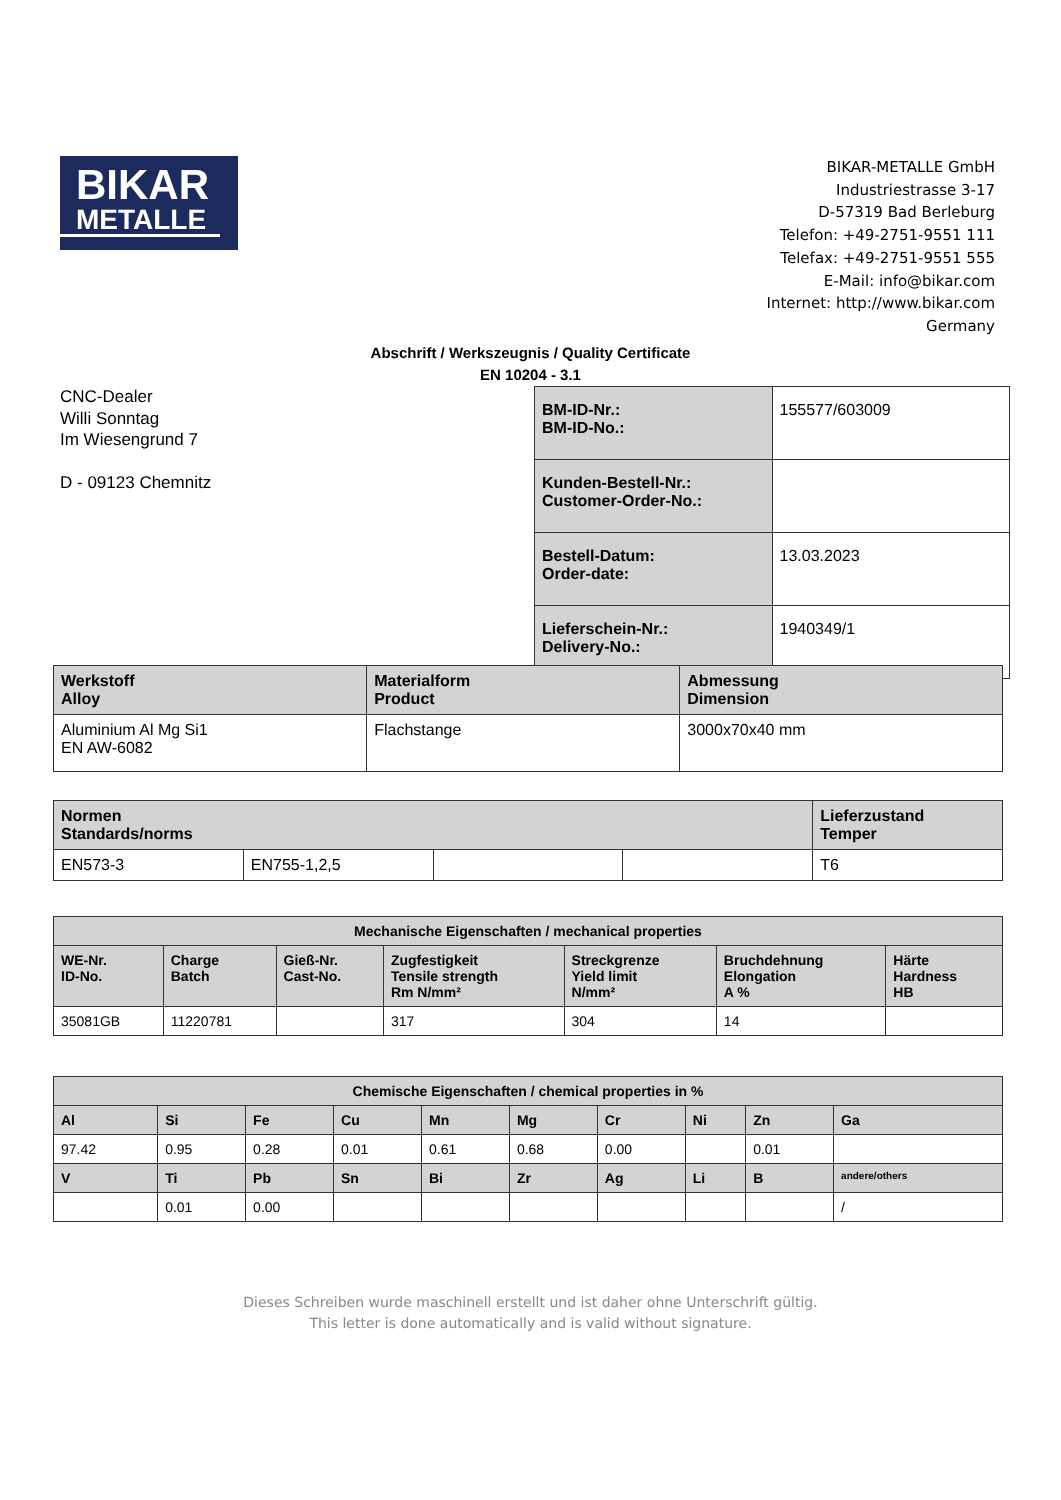BIKAR
METALLE
BIKAR-METALLE GmbH
Industriestrasse 3-17
D-57319 Bad Berleburg
Telefon: +49-2751-9551 111
Telefax: +49-2751-9551 555
E-Mail: info@bikar.com
Internet: http://www.bikar.com
Germany
Abschrift / Werkszeugnis / Quality Certificate
EN 10204 - 3.1
CNC-Dealer
Willi Sonntag
Im Wiesengrund 7
D - 09123 Chemnitz
| BM-ID-Nr.: BM-ID-No.: | 155577/603009 |
| Kunden-Bestell-Nr.: Customer-Order-No.: | |
| Bestell-Datum: Order-date: | 13.03.2023 |
| Lieferschein-Nr.: Delivery-No.: | 1940349/1 |
| Werkstoff Alloy | Materialform Product | Abmessung Dimension |
| --- | --- | --- |
| Aluminium Al Mg Si1 EN AW-6082 | Flachstange | 3000x70x40 mm |
| Normen Standards/norms | | | | Lieferzustand Temper |
| --- | --- | --- | --- | --- |
| EN573-3 | EN755-1,2,5 | | | T6 |
| Mechanische Eigenschaften / mechanical properties | | | | | | |
| --- | --- | --- | --- | --- | --- | --- |
| WE-Nr. ID-No. | Charge Batch | Gieß-Nr. Cast-No. | Zugfestigkeit Tensile strength Rm N/mm² | Streckgrenze Yield limit N/mm² | Bruchdehnung Elongation A % | Härte Hardness HB |
| 35081GB | 11220781 | | 317 | 304 | 14 | |
| Chemische Eigenschaften / chemical properties in % | | | | | | | | | |
| --- | --- | --- | --- | --- | --- | --- | --- | --- | --- |
| Al | Si | Fe | Cu | Mn | Mg | Cr | Ni | Zn | Ga |
| 97.42 | 0.95 | 0.28 | 0.01 | 0.61 | 0.68 | 0.00 | | 0.01 | |
| V | Ti | Pb | Sn | Bi | Zr | Ag | Li | B | andere/others |
| | 0.01 | 0.00 | | | | | | | / |
Dieses Schreiben wurde maschinell erstellt und ist daher ohne Unterschrift gültig.
This letter is done automatically and is valid without signature.